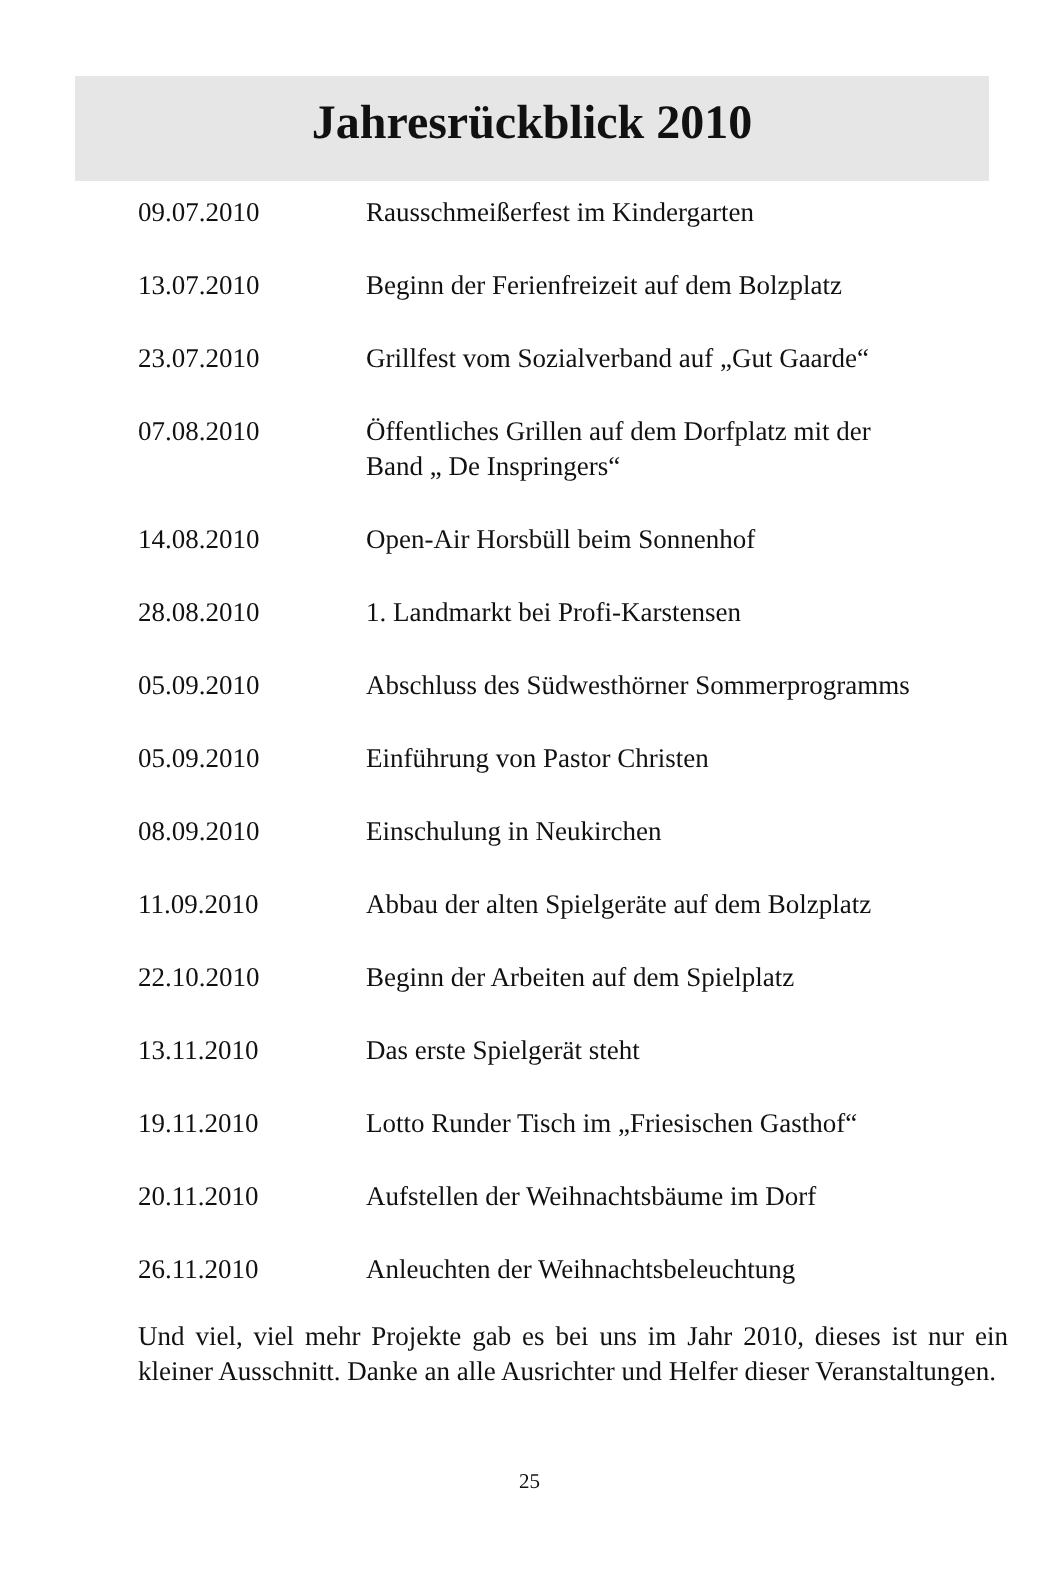Jahresrückblick 2010
| 09.07.2010 | Rausschmeißerfest im Kindergarten |
| 13.07.2010 | Beginn der Ferienfreizeit auf dem Bolzplatz |
| 23.07.2010 | Grillfest vom Sozialverband auf „Gut Gaarde“ |
| 07.08.2010 | Öffentliches Grillen auf dem Dorfplatz mit der Band „ De Inspringers“ |
| 14.08.2010 | Open-Air Horsbüll beim Sonnenhof |
| 28.08.2010 | 1. Landmarkt bei Profi-Karstensen |
| 05.09.2010 | Abschluss des Südwesthörner Sommerprogramms |
| 05.09.2010 | Einführung von Pastor Christen |
| 08.09.2010 | Einschulung in Neukirchen |
| 11.09.2010 | Abbau der alten Spielgeräte auf dem Bolzplatz |
| 22.10.2010 | Beginn der Arbeiten auf dem Spielplatz |
| 13.11.2010 | Das erste Spielgerät steht |
| 19.11.2010 | Lotto Runder Tisch im „Friesischen Gasthof“ |
| 20.11.2010 | Aufstellen der Weihnachtsbäume im Dorf |
| 26.11.2010 | Anleuchten der Weihnachtsbeleuchtung |
Und viel, viel mehr Projekte gab es bei uns im Jahr 2010, dieses ist nur ein kleiner Ausschnitt. Danke an alle Ausrichter und Helfer dieser Veranstaltungen.
25